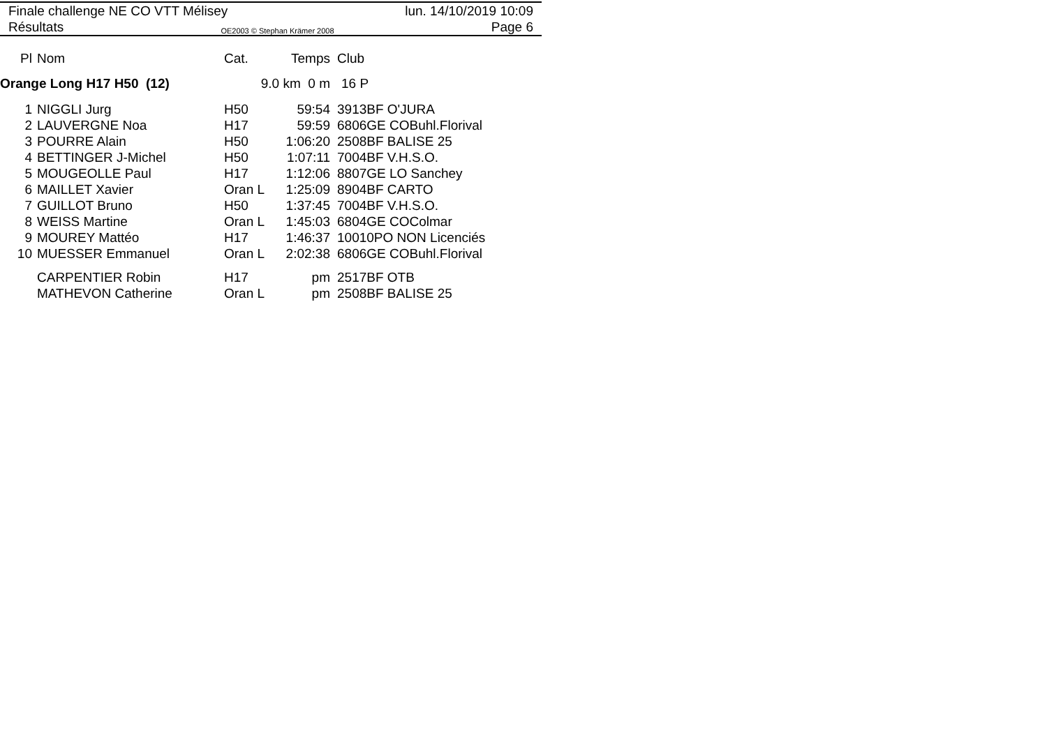Finale challenge NE CO VTT Mélisey lun. 14/10/2019 10:09
Résultats OE2003 © Stephan Krämer 2008 Page 6
| Pl | Nom | Cat. | Temps | Club |
| --- | --- | --- | --- | --- |
| Orange Long H17 H50 (12) | | 9.0 km 0 m | | 16 P |
| 1 | NIGGLI Jurg | H50 | 59:54 | 3913BF O'JURA |
| 2 | LAUVERGNE Noa | H17 | 59:59 | 6806GE COBuhl.Florival |
| 3 | POURRE Alain | H50 | 1:06:20 | 2508BF BALISE 25 |
| 4 | BETTINGER J-Michel | H50 | 1:07:11 | 7004BF V.H.S.O. |
| 5 | MOUGEOLLE Paul | H17 | 1:12:06 | 8807GE LO Sanchey |
| 6 | MAILLET Xavier | Oran L | 1:25:09 | 8904BF CARTO |
| 7 | GUILLOT Bruno | H50 | 1:37:45 | 7004BF V.H.S.O. |
| 8 | WEISS Martine | Oran L | 1:45:03 | 6804GE COColmar |
| 9 | MOUREY Mattéo | H17 | 1:46:37 | 10010PO NON Licenciés |
| 10 | MUESSER Emmanuel | Oran L | 2:02:38 | 6806GE COBuhl.Florival |
| | CARPENTIER Robin | H17 | pm | 2517BF OTB |
| | MATHEVON Catherine | Oran L | pm | 2508BF BALISE 25 |